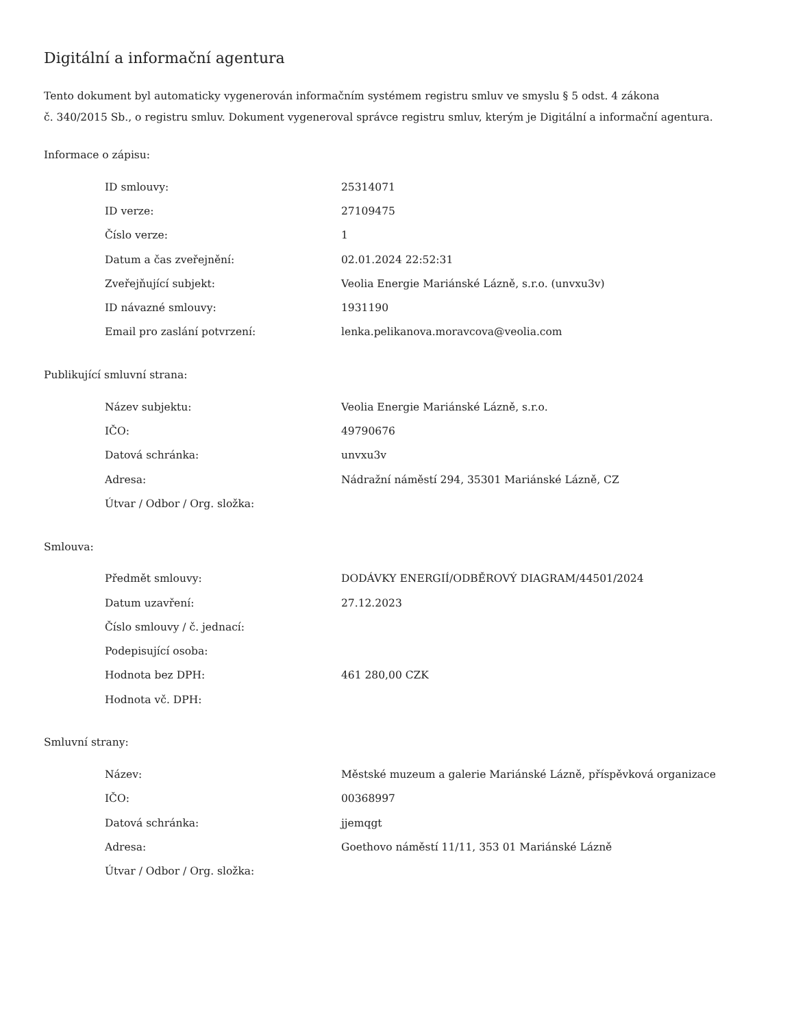Digitální a informační agentura
Tento dokument byl automaticky vygenerován informačním systémem registru smluv ve smyslu § 5 odst. 4 zákona
č. 340/2015 Sb., o registru smluv. Dokument vygeneroval správce registru smluv, kterým je Digitální a informační agentura.
Informace o zápisu:
| ID smlouvy: | 25314071 |
| ID verze: | 27109475 |
| Číslo verze: | 1 |
| Datum a čas zveřejnění: | 02.01.2024 22:52:31 |
| Zveřejňující subjekt: | Veolia Energie Mariánské Lázně, s.r.o. (unvxu3v) |
| ID návazné smlouvy: | 1931190 |
| Email pro zaslání potvrzení: | lenka.pelikanova.moravcova@veolia.com |
Publikující smluvní strana:
| Název subjektu: | Veolia Energie Mariánské Lázně, s.r.o. |
| IČO: | 49790676 |
| Datová schránka: | unvxu3v |
| Adresa: | Nádražní náměstí 294, 35301 Mariánské Lázně, CZ |
| Útvar / Odbor / Org. složka: | |
Smlouva:
| Předmět smlouvy: | DODÁVKY ENERGIÍ/ODBĚROVÝ DIAGRAM/44501/2024 |
| Datum uzavření: | 27.12.2023 |
| Číslo smlouvy / č. jednací: | |
| Podepisující osoba: | |
| Hodnota bez DPH: | 461 280,00 CZK |
| Hodnota vč. DPH: | |
Smluvní strany:
| Název: | Městské muzeum a galerie Mariánské Lázně, příspěvková organizace |
| IČO: | 00368997 |
| Datová schránka: | jjemqgt |
| Adresa: | Goethovo náměstí 11/11, 353 01 Mariánské Lázně |
| Útvar / Odbor / Org. složka: | |